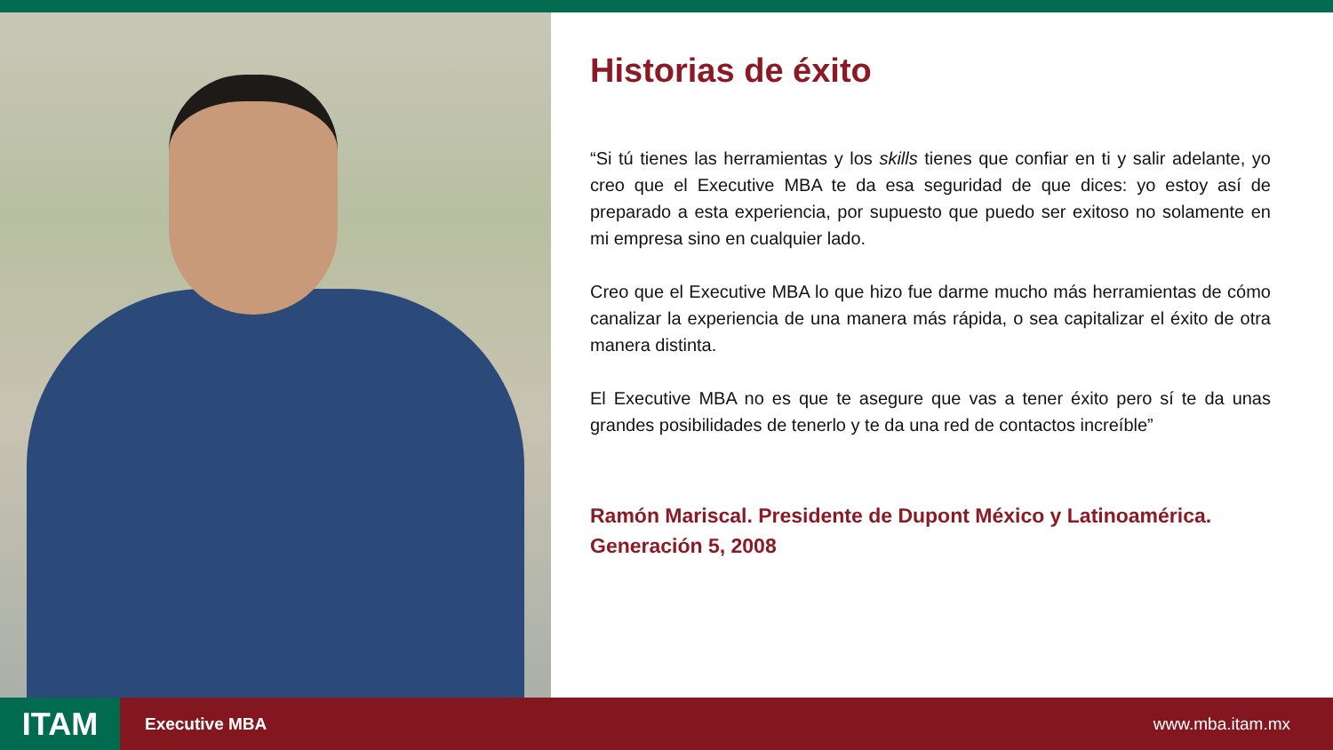Historias de éxito
“Si tú tienes las herramientas y los skills tienes que confiar en ti y salir adelante, yo creo que el Executive MBA te da esa seguridad de que dices: yo estoy así de preparado a esta experiencia, por supuesto que puedo ser exitoso no solamente en mi empresa sino en cualquier lado.
Creo que el Executive MBA lo que hizo fue darme mucho más herramientas de cómo canalizar la experiencia de una manera más rápida, o sea capitalizar el éxito de otra manera distinta.
El Executive MBA no es que te asegure que vas a tener éxito pero sí te da unas grandes posibilidades de tenerlo y te da una red de contactos increíble”
Ramón Mariscal. Presidente de Dupont México y Latinoamérica.
Generación 5, 2008
ITAM
Executive MBA www.mba.itam.mx